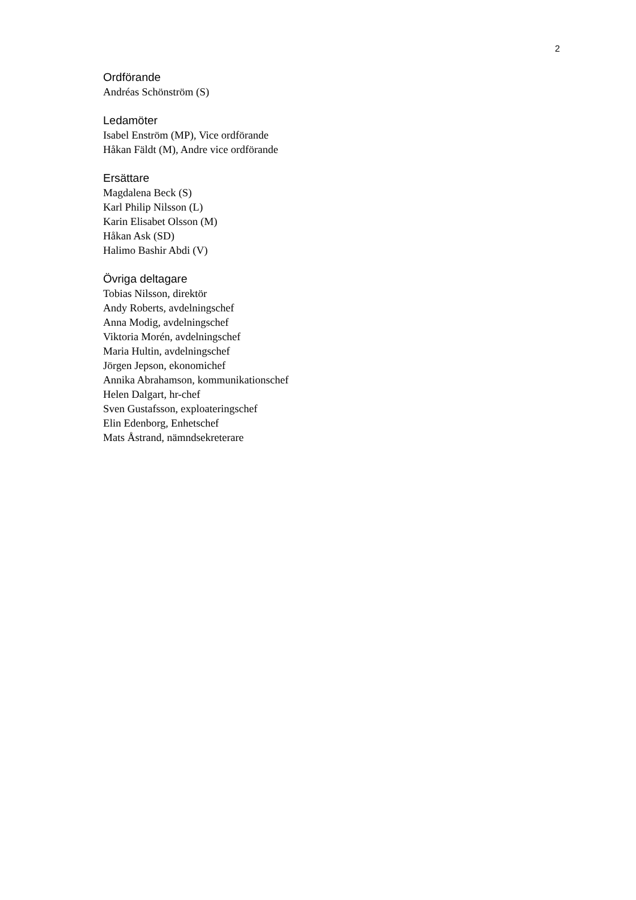2
Ordförande
Andréas Schönström (S)
Ledamöter
Isabel Enström (MP), Vice ordförande
Håkan Fäldt (M), Andre vice ordförande
Ersättare
Magdalena Beck (S)
Karl Philip Nilsson (L)
Karin Elisabet Olsson (M)
Håkan Ask (SD)
Halimo Bashir Abdi (V)
Övriga deltagare
Tobias Nilsson, direktör
Andy Roberts, avdelningschef
Anna Modig, avdelningschef
Viktoria Morén, avdelningschef
Maria Hultin, avdelningschef
Jörgen Jepson, ekonomichef
Annika Abrahamson, kommunikationschef
Helen Dalgart, hr-chef
Sven Gustafsson, exploateringschef
Elin Edenborg, Enhetschef
Mats Åstrand, nämndsekreterare